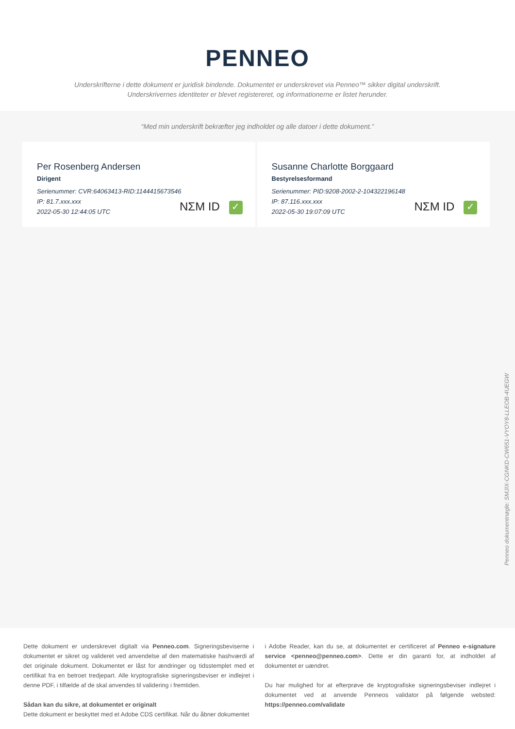PENNEO
Underskrifterne i dette dokument er juridisk bindende. Dokumentet er underskrevet via Penneo™ sikker digital underskrift.
Underskrivernes identiteter er blevet registereret, og informationerne er listet herunder.
“Med min underskrift bekræfter jeg indholdet og alle datoer i dette dokument.”
Per Rosenberg Andersen
Dirigent
Serienummer: CVR:64063413-RID:1144415673546
IP: 81.7.xxx.xxx
2022-05-30 12:44:05 UTC
NΣM ID ✓
Susanne Charlotte Borggaard
Bestyrelsesformand
Serienummer: PID:9208-2002-2-104322196148
IP: 87.116.xxx.xxx
2022-05-30 19:07:09 UTC
NΣM ID ✓
Penneo dokumentnøgle: SMJIX-CGNKD-CW651-VYOY8-LLEOB-4UEGW
Dette dokument er underskrevet digitalt via Penneo.com. Signeringsbeviserne i dokumentet er sikret og valideret ved anvendelse af den matematiske hashværdi af det originale dokument. Dokumentet er låst for ændringer og tidsstemplet med et certifikat fra en betroet tredjepart. Alle kryptografiske signeringsbeviser er indlejret i denne PDF, i tilfælde af de skal anvendes til validering i fremtiden.
Sådan kan du sikre, at dokumentet er originalt
Dette dokument er beskyttet med et Adobe CDS certifikat. Når du åbner dokumentet
i Adobe Reader, kan du se, at dokumentet er certificeret af Penneo e-signature service <penneo@penneo.com>. Dette er din garanti for, at indholdet af dokumentet er uændret.
Du har mulighed for at efterprøve de kryptografiske signeringsbeviser indlejret i dokumentet ved at anvende Penneos validator på følgende websted: https://penneo.com/validate